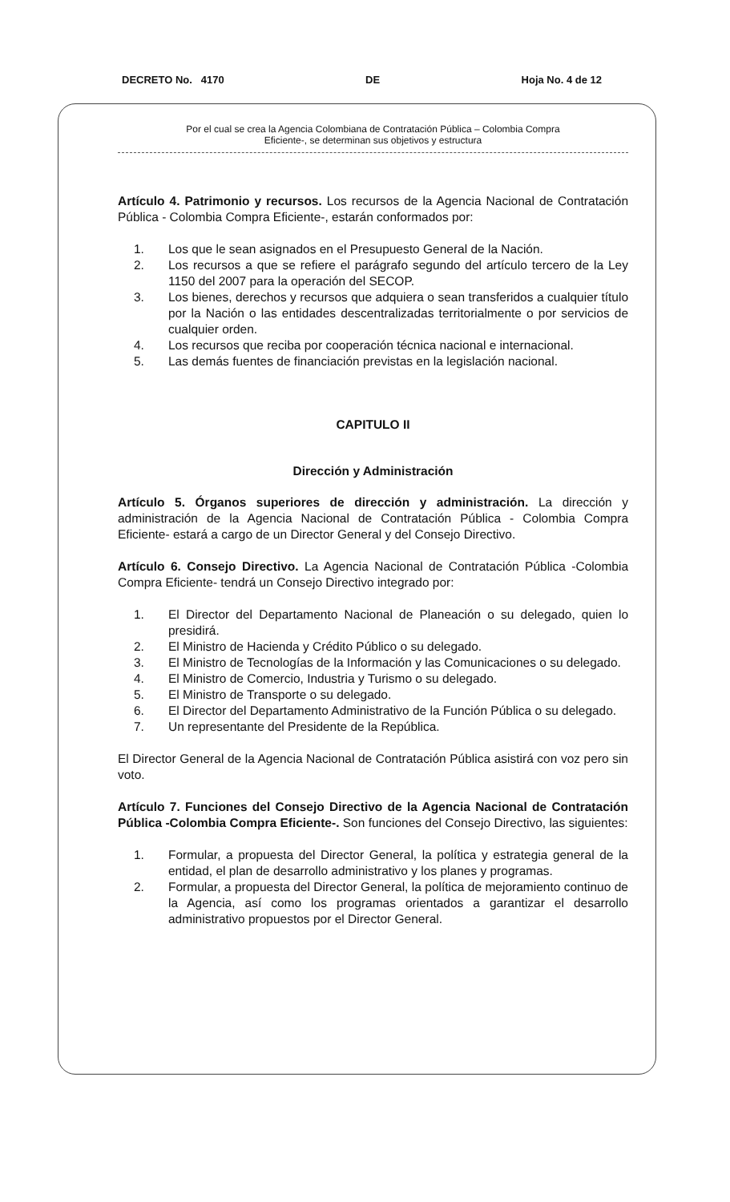DECRETO No. 4170 DE Hoja No. 4 de 12
Por el cual se crea la Agencia Colombiana de Contratación Pública – Colombia Compra
Eficiente-, se determinan sus objetivos y estructura
Artículo 4. Patrimonio y recursos. Los recursos de la Agencia Nacional de Contratación Pública - Colombia Compra Eficiente-, estarán conformados por:
1. Los que le sean asignados en el Presupuesto General de la Nación.
2. Los recursos a que se refiere el parágrafo segundo del artículo tercero de la Ley 1150 del 2007 para la operación del SECOP.
3. Los bienes, derechos y recursos que adquiera o sean transferidos a cualquier título por la Nación o las entidades descentralizadas territorialmente o por servicios de cualquier orden.
4. Los recursos que reciba por cooperación técnica nacional e internacional.
5. Las demás fuentes de financiación previstas en la legislación nacional.
CAPITULO II
Dirección y Administración
Artículo 5. Órganos superiores de dirección y administración. La dirección y administración de la Agencia Nacional de Contratación Pública - Colombia Compra Eficiente- estará a cargo de un Director General y del Consejo Directivo.
Artículo 6. Consejo Directivo. La Agencia Nacional de Contratación Pública -Colombia Compra Eficiente- tendrá un Consejo Directivo integrado por:
1. El Director del Departamento Nacional de Planeación o su delegado, quien lo presidirá.
2. El Ministro de Hacienda y Crédito Público o su delegado.
3. El Ministro de Tecnologías de la Información y las Comunicaciones o su delegado.
4. El Ministro de Comercio, Industria y Turismo o su delegado.
5. El Ministro de Transporte o su delegado.
6. El Director del Departamento Administrativo de la Función Pública o su delegado.
7. Un representante del Presidente de la República.
El Director General de la Agencia Nacional de Contratación Pública asistirá con voz pero sin voto.
Artículo 7. Funciones del Consejo Directivo de la Agencia Nacional de Contratación Pública -Colombia Compra Eficiente-. Son funciones del Consejo Directivo, las siguientes:
1. Formular, a propuesta del Director General, la política y estrategia general de la entidad, el plan de desarrollo administrativo y los planes y programas.
2. Formular, a propuesta del Director General, la política de mejoramiento continuo de la Agencia, así como los programas orientados a garantizar el desarrollo administrativo propuestos por el Director General.